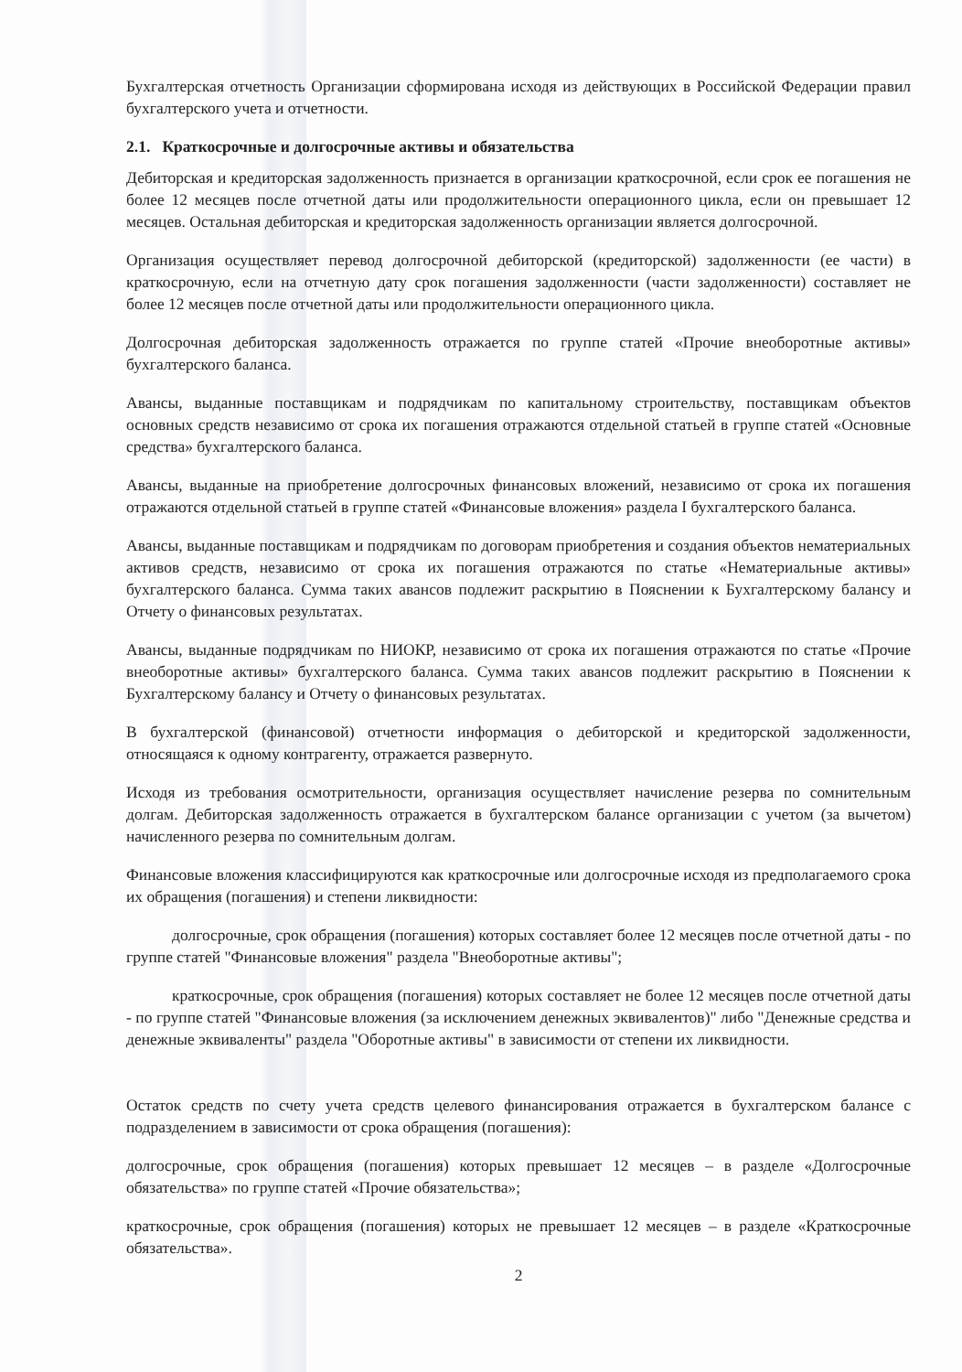Бухгалтерская отчетность Организации сформирована исходя из действующих в Российской Федерации правил бухгалтерского учета и отчетности.
2.1. Краткосрочные и долгосрочные активы и обязательства
Дебиторская и кредиторская задолженность признается в организации краткосрочной, если срок ее погашения не более 12 месяцев после отчетной даты или продолжительности операционного цикла, если он превышает 12 месяцев. Остальная дебиторская и кредиторская задолженность организации является долгосрочной.
Организация осуществляет перевод долгосрочной дебиторской (кредиторской) задолженности (ее части) в краткосрочную, если на отчетную дату срок погашения задолженности (части задолженности) составляет не более 12 месяцев после отчетной даты или продолжительности операционного цикла.
Долгосрочная дебиторская задолженность отражается по группе статей «Прочие внеоборотные активы» бухгалтерского баланса.
Авансы, выданные поставщикам и подрядчикам по капитальному строительству, поставщикам объектов основных средств независимо от срока их погашения отражаются отдельной статьей в группе статей «Основные средства» бухгалтерского баланса.
Авансы, выданные на приобретение долгосрочных финансовых вложений, независимо от срока их погашения отражаются отдельной статьей в группе статей «Финансовые вложения» раздела I бухгалтерского баланса.
Авансы, выданные поставщикам и подрядчикам по договорам приобретения и создания объектов нематериальных активов средств, независимо от срока их погашения отражаются по статье «Нематериальные активы» бухгалтерского баланса. Сумма таких авансов подлежит раскрытию в Пояснении к Бухгалтерскому балансу и Отчету о финансовых результатах.
Авансы, выданные подрядчикам по НИОКР, независимо от срока их погашения отражаются по статье «Прочие внеоборотные активы» бухгалтерского баланса. Сумма таких авансов подлежит раскрытию в Пояснении к Бухгалтерскому балансу и Отчету о финансовых результатах.
В бухгалтерской (финансовой) отчетности информация о дебиторской и кредиторской задолженности, относящаяся к одному контрагенту, отражается развернуто.
Исходя из требования осмотрительности, организация осуществляет начисление резерва по сомнительным долгам. Дебиторская задолженность отражается в бухгалтерском балансе организации с учетом (за вычетом) начисленного резерва по сомнительным долгам.
Финансовые вложения классифицируются как краткосрочные или долгосрочные исходя из предполагаемого срока их обращения (погашения) и степени ликвидности:
долгосрочные, срок обращения (погашения) которых составляет более 12 месяцев после отчетной даты - по группе статей "Финансовые вложения" раздела "Внеоборотные активы";
краткосрочные, срок обращения (погашения) которых составляет не более 12 месяцев после отчетной даты - по группе статей "Финансовые вложения (за исключением денежных эквивалентов)" либо "Денежные средства и денежные эквиваленты" раздела "Оборотные активы" в зависимости от степени их ликвидности.
Остаток средств по счету учета средств целевого финансирования отражается в бухгалтерском балансе с подразделением в зависимости от срока обращения (погашения):
долгосрочные, срок обращения (погашения) которых превышает 12 месяцев – в разделе «Долгосрочные обязательства» по группе статей «Прочие обязательства»;
краткосрочные, срок обращения (погашения) которых не превышает 12 месяцев – в разделе «Краткосрочные обязательства».
2